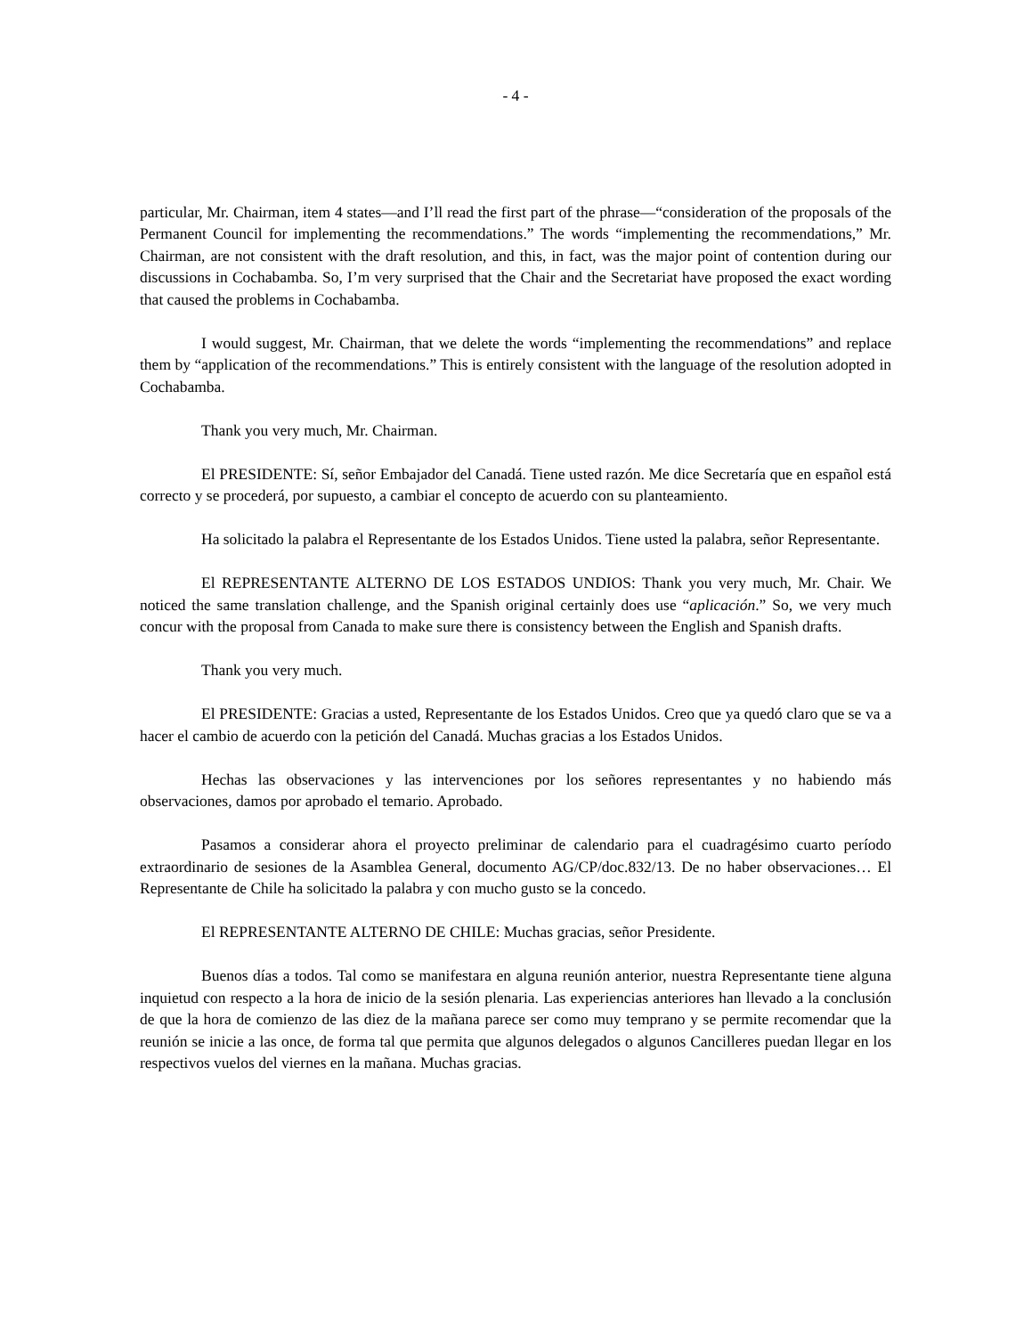- 4 -
particular, Mr. Chairman, item 4 states—and I’ll read the first part of the phrase—“consideration of the proposals of the Permanent Council for implementing the recommendations.” The words “implementing the recommendations,” Mr. Chairman, are not consistent with the draft resolution, and this, in fact, was the major point of contention during our discussions in Cochabamba. So, I’m very surprised that the Chair and the Secretariat have proposed the exact wording that caused the problems in Cochabamba.
I would suggest, Mr. Chairman, that we delete the words “implementing the recommendations” and replace them by “application of the recommendations.” This is entirely consistent with the language of the resolution adopted in Cochabamba.
Thank you very much, Mr. Chairman.
El PRESIDENTE: Sí, señor Embajador del Canadá. Tiene usted razón. Me dice Secretaría que en español está correcto y se procederá, por supuesto, a cambiar el concepto de acuerdo con su planteamiento.
Ha solicitado la palabra el Representante de los Estados Unidos. Tiene usted la palabra, señor Representante.
El REPRESENTANTE ALTERNO DE LOS ESTADOS UNDIOS: Thank you very much, Mr. Chair. We noticed the same translation challenge, and the Spanish original certainly does use “aplicación.” So, we very much concur with the proposal from Canada to make sure there is consistency between the English and Spanish drafts.
Thank you very much.
El PRESIDENTE: Gracias a usted, Representante de los Estados Unidos. Creo que ya quedó claro que se va a hacer el cambio de acuerdo con la petición del Canadá. Muchas gracias a los Estados Unidos.
Hechas las observaciones y las intervenciones por los señores representantes y no habiendo más observaciones, damos por aprobado el temario. Aprobado.
Pasamos a considerar ahora el proyecto preliminar de calendario para el cuadragésimo cuarto período extraordinario de sesiones de la Asamblea General, documento AG/CP/doc.832/13. De no haber observaciones… El Representante de Chile ha solicitado la palabra y con mucho gusto se la concedo.
El REPRESENTANTE ALTERNO DE CHILE: Muchas gracias, señor Presidente.
Buenos días a todos. Tal como se manifestara en alguna reunión anterior, nuestra Representante tiene alguna inquietud con respecto a la hora de inicio de la sesión plenaria. Las experiencias anteriores han llevado a la conclusión de que la hora de comienzo de las diez de la mañana parece ser como muy temprano y se permite recomendar que la reunión se inicie a las once, de forma tal que permita que algunos delegados o algunos Cancilleres puedan llegar en los respectivos vuelos del viernes en la mañana. Muchas gracias.